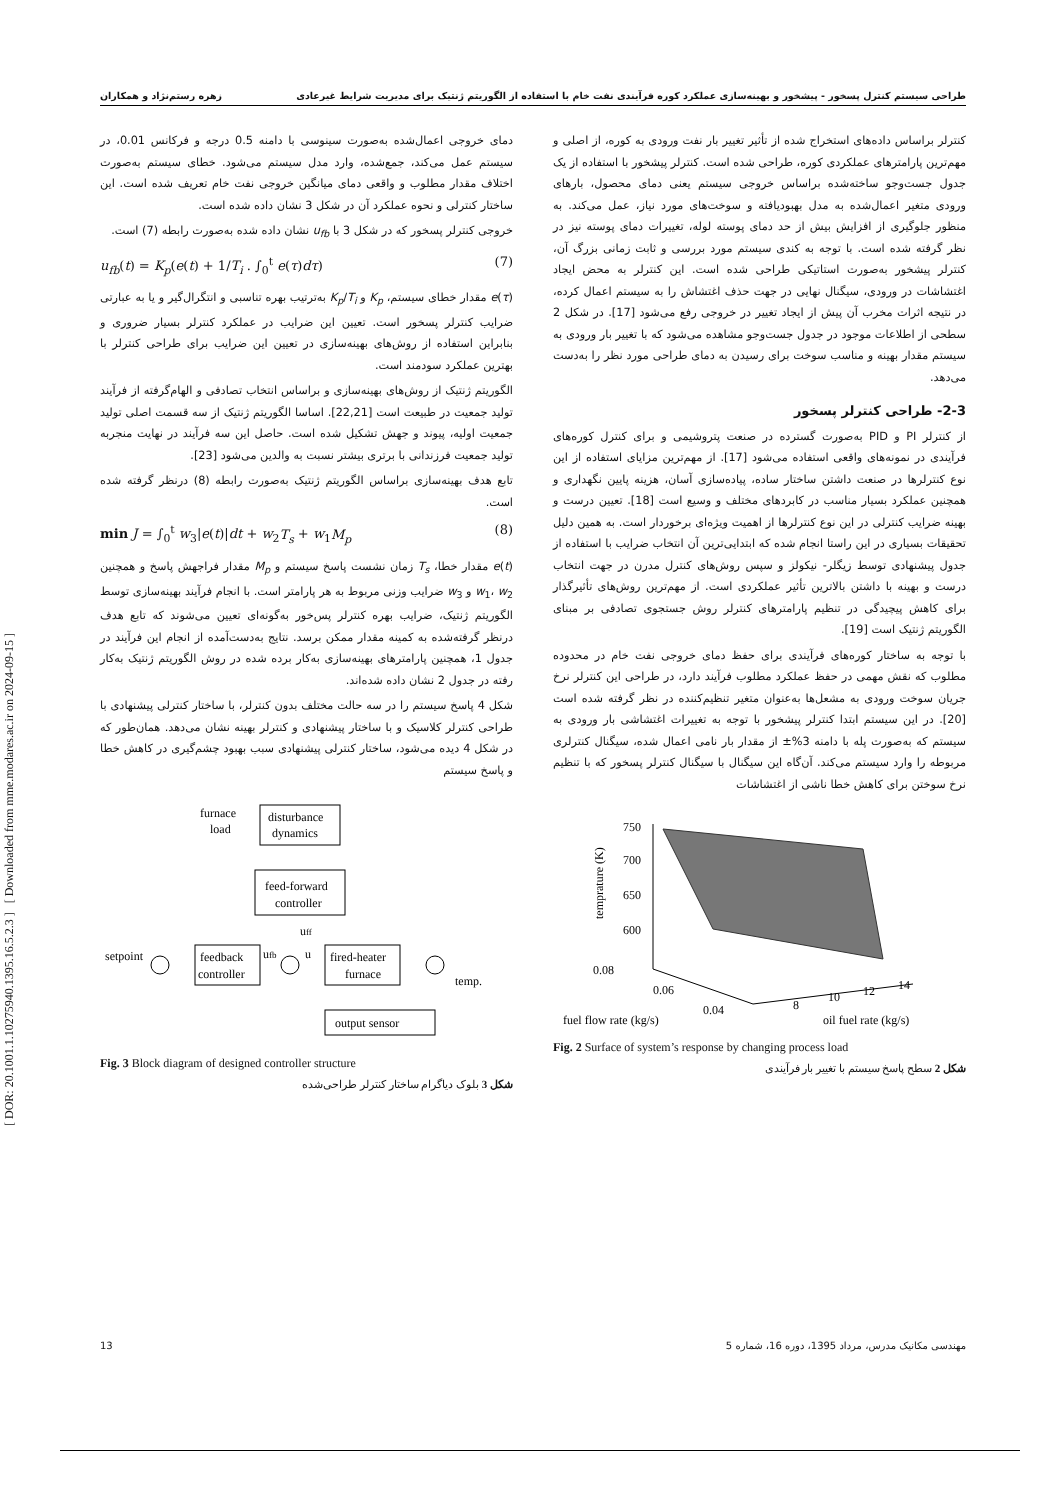[ DOR: 20.1001.1.10275940.1395.16.5.2.3 ] [ Downloaded from mme.modares.ac.ir on 2024-09-15 ]
طراحی سیستم کنترل پسخور - پیشخور و بهینه‌سازی عملکرد کوره فرآیندی نفت خام با استفاده از الگوریتم ژنتیک برای مدیریت شرایط غیرعادی زهره رستم‌نژاد و همکاران
کنترلر براساس داده‌های استخراج شده از تأثیر تغییر بار نفت ورودی به کوره، از اصلی و مهم‌ترین پارامترهای عملکردی کوره، طراحی شده است. کنترلر پیشخور با استفاده از یک جدول جست‌وجو ساخته‌شده براساس خروجی سیستم یعنی دمای محصول، بارهای ورودی متغیر اعمال‌شده به مدل بهبودیافته و سوخت‌های مورد نیاز، عمل می‌کند. به منظور جلوگیری از افزایش بیش از حد دمای پوسته لوله، تغییرات دمای پوسته نیز در نظر گرفته شده است. با توجه به کندی سیستم مورد بررسی و ثابت زمانی بزرگ آن، کنترلر پیشخور به‌صورت استاتیکی طراحی شده است. این کنترلر به محض ایجاد اغتشاشات در ورودی، سیگنال نهایی در جهت حذف اغتشاش را به سیستم اعمال کرده، در نتیجه اثرات مخرب آن پیش از ایجاد تغییر در خروجی رفع می‌شود [17]. در شکل 2 سطحی از اطلاعات موجود در جدول جست‌وجو مشاهده می‌شود که با تغییر بار ورودی به سیستم مقدار بهینه و مناسب سوخت برای رسیدن به دمای طراحی مورد نظر را به‌دست می‌دهد.
2-3- طراحی کنترلر پسخور
از کنترلر PI و PID به‌صورت گسترده در صنعت پتروشیمی و برای کنترل کوره‌های فرآیندی در نمونه‌های واقعی استفاده می‌شود [17]. از مهم‌ترین مزایای استفاده از این نوع کنترلرها در صنعت داشتن ساختار ساده، پیاده‌سازی آسان، هزینه پایین نگهداری و همچنین عملکرد بسیار مناسب در کابردهای مختلف و وسیع است [18]. تعیین درست و بهینه ضرایب کنترلی در این نوع کنترلرها از اهمیت ویژه‌ای برخوردار است. به همین دلیل تحقیقات بسیاری در این راستا انجام شده که ابتدایی‌ترین آن انتخاب ضرایب با استفاده از جدول پیشنهادی توسط زیگلر- نیکولز و سپس روش‌های کنترل مدرن در جهت انتخاب درست و بهینه با داشتن بالاترین تأثیر عملکردی است. از مهم‌ترین روش‌های تأثیرگذار برای کاهش پیچیدگی در تنظیم پارامترهای کنترلر روش جستجوی تصادفی بر مبنای الگوریتم ژنتیک است [19].
با توجه به ساختار کوره‌های فرآیندی برای حفظ دمای خروجی نفت خام در محدوده مطلوب که نقش مهمی در حفظ عملکرد مطلوب فرآیند دارد، در طراحی این کنترلر نرخ جریان سوخت ورودی به مشعل‌ها به‌عنوان متغیر تنظیم‌کننده در نظر گرفته شده است [20]. در این سیستم ابتدا کنترلر پیشخور با توجه به تغییرات اغتشاشی بار ورودی به سیستم که به‌صورت پله با دامنه 3%± از مقدار بار نامی اعمال شده، سیگنال کنترلری مربوطه را وارد سیستم می‌کند. آن‌گاه این سیگنال با سیگنال کنترلر پسخور که با تنظیم نرخ سوختن برای کاهش خطا ناشی از اغتشاشات
750
700
650
600
0.08
0.06
0.04
8
10
12
14
fuel flow rate (kg/s)
oil fuel rate (kg/s)
temprature (K)
Fig. 2 Surface of system’s response by changing process load
شکل 2 سطح پاسخ سیستم با تغییر بار فرآیندی
دمای خروجی اعمال‌شده به‌صورت سینوسی با دامنه 0.5 درجه و فرکانس 0.01، در سیستم عمل می‌کند، جمع‌شده، وارد مدل سیستم می‌شود. خطای سیستم به‌صورت اختلاف مقدار مطلوب و واقعی دمای میانگین خروجی نفت خام تعریف شده است. این ساختار کنترلی و نحوه عملکرد آن در شکل 3 نشان داده شده است.
خروجی کنترلر پسخور که در شکل 3 با u<sub>fb</sub> نشان داده شده به‌صورت رابطه (7) است.
u<sub>fb</sub>(t) = K<sub>p</sub>(e(t) + 1/T<sub>i</sub> . ∫<sub>0</sub><sup>t</sup> e(τ)dτ) (7)
e(τ) مقدار خطای سیستم، K<sub>p</sub> و K<sub>p</sub>/T<sub>i</sub> به‌ترتیب بهره تناسبی و انتگرال‌گیر و یا به عبارتی ضرایب کنترلر پسخور است. تعیین این ضرایب در عملکرد کنترلر بسیار ضروری و بنابراین استفاده از روش‌های بهینه‌سازی در تعیین این ضرایب برای طراحی کنترلر با بهترین عملکرد سودمند است.
الگوریتم ژنتیک از روش‌های بهینه‌سازی و براساس انتخاب تصادفی و الهام‌گرفته از فرآیند تولید جمعیت در طبیعت است [22,21]. اساسا الگوریتم ژنتیک از سه قسمت اصلی تولید جمعیت اولیه، پیوند و جهش تشکیل شده است. حاصل این سه فرآیند در نهایت منجربه تولید جمعیت فرزندانی با برتری بیشتر نسبت به والدین می‌شود [23].
تابع هدف بهینه‌سازی براساس الگوریتم ژنتیک به‌صورت رابطه (8) درنظر گرفته شده است.
min J = ∫<sub>0</sub><sup>t</sup> w<sub>3</sub>|e(t)|dt + w<sub>2</sub>T<sub>s</sub> + w<sub>1</sub>M<sub>p</sub> (8)
e(t) مقدار خطا، T<sub>s</sub> زمان نشست پاسخ سیستم و M<sub>p</sub> مقدار فراجهش پاسخ و همچنین w<sub>1</sub>، w<sub>2</sub> و w<sub>3</sub> ضرایب وزنی مربوط به هر پارامتر است. با انجام فرآیند بهینه‌سازی توسط الگوریتم ژنتیک، ضرایب بهره کنترلر پس‌خور به‌گونه‌ای تعیین می‌شوند که تابع هدف درنظر گرفته‌شده به کمینه مقدار ممکن برسد. نتایج به‌دست‌آمده از انجام این فرآیند در جدول 1، همچنین پارامترهای بهینه‌سازی به‌کار برده شده در روش الگوریتم ژنتیک به‌کار رفته در جدول 2 نشان داده شده‌اند.
شکل 4 پاسخ سیستم را در سه حالت مختلف بدون کنترلر، با ساختار کنترلی پیشنهادی با طراحی کنترلر کلاسیک و با ساختار پیشنهادی و کنترلر بهینه نشان می‌دهد. همان‌طور که در شکل 4 دیده می‌شود، ساختار کنترلی پیشنهادی سبب بهبود چشم‌گیری در کاهش خطا و پاسخ سیستم
furnace
load
disturbance
dynamics
feed-forward
controller
setpoint
feedback
controller
fired-heater
furnace
output sensor
temp.
uff
ufb
u
Fig. 3 Block diagram of designed controller structure
شکل 3 بلوک دیاگرام ساختار کنترلر طراحی‌شده
13 مهندسی مکانیک مدرس، مرداد 1395، دوره 16، شماره 5